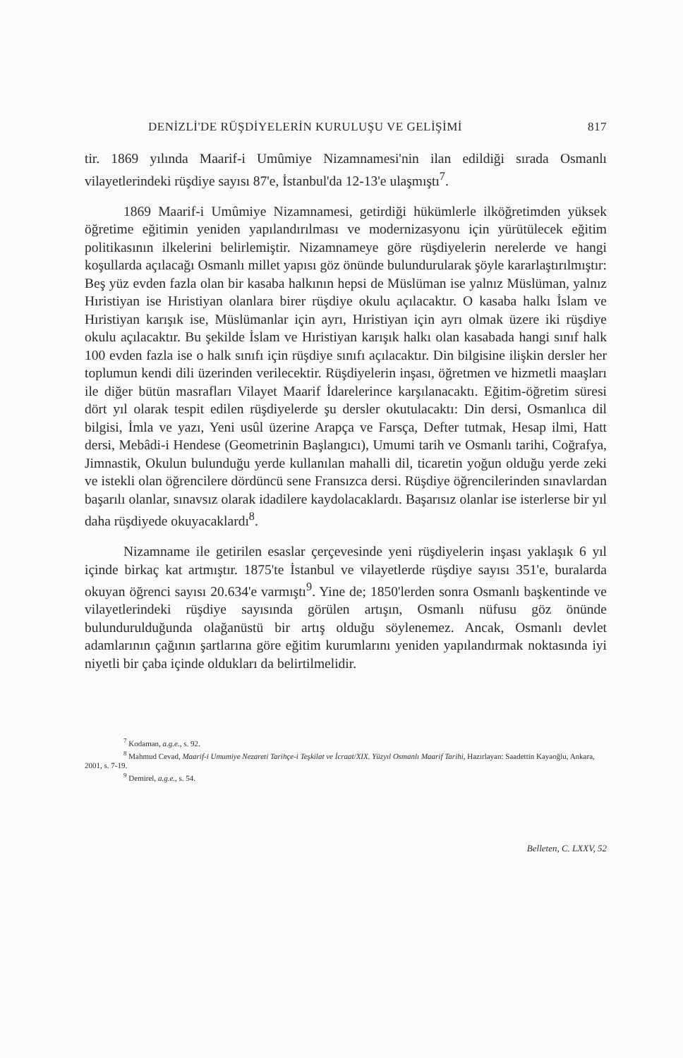DENİZLİ'DE RÜŞDİYELERİN KURULUŞU VE GELİŞİMİ 817
tir. 1869 yılında Maarif-i Umûmiye Nizamnamesi'nin ilan edildiği sırada Osmanlı vilayetlerindeki rüşdiye sayısı 87'e, İstanbul'da 12-13'e ulaşmıştı<sup>7</sup>.
1869 Maarif-i Umûmiye Nizamnamesi, getirdiği hükümlerle ilköğretimden yüksek öğretime eğitimin yeniden yapılandırılması ve modernizasyonu için yürütülecek eğitim politikasının ilkelerini belirlemiştir. Nizamnameye göre rüşdiyelerin nerelerde ve hangi koşullarda açılacağı Osmanlı millet yapısı göz önünde bulundurularak şöyle kararlaştırılmıştır: Beş yüz evden fazla olan bir kasaba halkının hepsi de Müslüman ise yalnız Müslüman, yalnız Hıristiyan ise Hıristiyan olanlara birer rüşdiye okulu açılacaktır. O kasaba halkı İslam ve Hıristiyan karışık ise, Müslümanlar için ayrı, Hıristiyan için ayrı olmak üzere iki rüşdiye okulu açılacaktır. Bu şekilde İslam ve Hıristiyan karışık halkı olan kasabada hangi sınıf halk 100 evden fazla ise o halk sınıfı için rüşdiye sınıfı açılacaktır. Din bilgisine ilişkin dersler her toplumun kendi dili üzerinden verilecektir. Rüşdiyelerin inşası, öğretmen ve hizmetli maaşları ile diğer bütün masrafları Vilayet Maarif İdarelerince karşılanacaktı. Eğitim-öğretim süresi dört yıl olarak tespit edilen rüşdiyelerde şu dersler okutulacaktı: Din dersi, Osmanlıca dil bilgisi, İmla ve yazı, Yeni usûl üzerine Arapça ve Farsça, Defter tutmak, Hesap ilmi, Hatt dersi, Mebâdi-i Hendese (Geometrinin Başlangıcı), Umumi tarih ve Osmanlı tarihi, Coğrafya, Jimnastik, Okulun bulunduğu yerde kullanılan mahalli dil, ticaretin yoğun olduğu yerde zeki ve istekli olan öğrencilere dördüncü sene Fransızca dersi. Rüşdiye öğrencilerinden sınavlardan başarılı olanlar, sınavsız olarak idadilere kaydolacaklardı. Başarısız olanlar ise isterlerse bir yıl daha rüşdiyede okuyacaklardı<sup>8</sup>.
Nizamname ile getirilen esaslar çerçevesinde yeni rüşdiyelerin inşası yaklaşık 6 yıl içinde birkaç kat artmıştır. 1875'te İstanbul ve vilayetlerde rüşdiye sayısı 351'e, buralarda okuyan öğrenci sayısı 20.634'e varmıştı<sup>9</sup>. Yine de; 1850'lerden sonra Osmanlı başkentinde ve vilayetlerindeki rüşdiye sayısında görülen artışın, Osmanlı nüfusu göz önünde bulundurulduğunda olağanüstü bir artış olduğu söylenemez. Ancak, Osmanlı devlet adamlarının çağının şartlarına göre eğitim kurumlarını yeniden yapılandırmak noktasında iyi niyetli bir çaba içinde oldukları da belirtilmelidir.
<sup>7</sup> Kodaman, a.g.e., s. 92.
<sup>8</sup> Mahmud Cevad, Maarif-i Umumiye Nezareti Tarihçe-i Teşkilat ve İcraat/XIX. Yüzyıl Osmanlı Maarif Tarihi, Hazırlayan: Saadettin Kayaoğlu, Ankara, 2001, s. 7-19.
<sup>9</sup> Demirel, a.g.e., s. 54.
Belleten, C. LXXV, 52